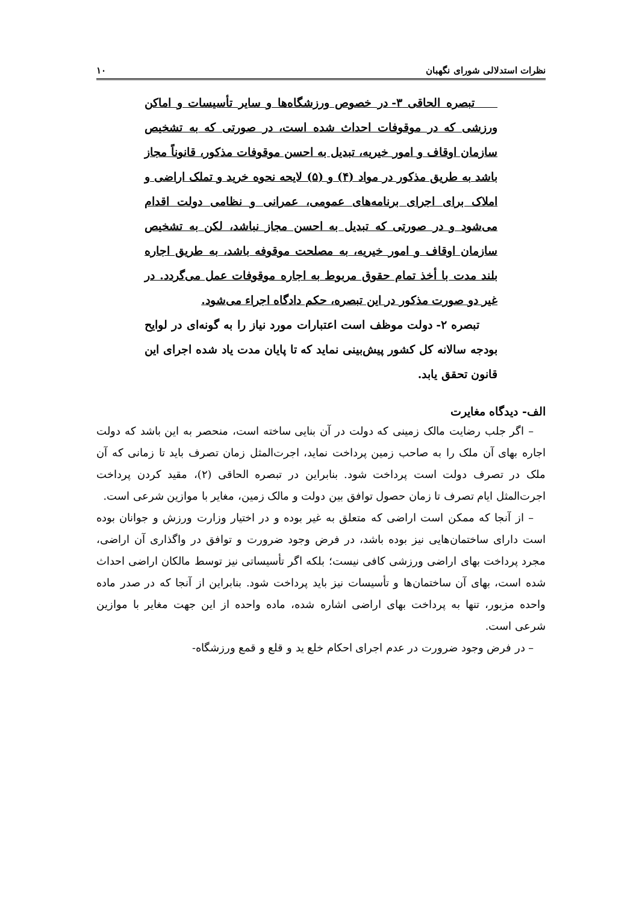نظرات استدلالی شورای نگهبان ۱۰
تبصره الحاقی ۳- در خصوص ورزشگاه‌ها و سایر تأسیسات و اماکن ورزشی که در موقوفات احداث شده است، در صورتی که به تشخیص سازمان اوقاف و امور خیریه، تبدیل به احسن موقوفات مذکور، قانوناً مجاز باشد به طریق مذکور در مواد (۴) و (۵) لایحه نحوه خرید و تملک اراضی و املاک برای اجرای برنامه‌های عمومی، عمرانی و نظامی دولت اقدام می‌شود و در صورتی که تبدیل به احسن مجاز نباشد، لکن به تشخیص سازمان اوقاف و امور خیریه، به مصلحت موقوفه باشد، به طریق اجاره بلند مدت با أخذ تمام حقوق مربوط به اجاره موقوفات عمل می‌گردد. در غیر دو صورت مذکور در این تبصره، حکم دادگاه اجراء می‌شود.
تبصره ۲- دولت موظف است اعتبارات مورد نیاز را به گونه‌ای در لوایح بودجه سالانه کل کشور پیش‌بینی نماید که تا پایان مدت یاد شده اجرای این قانون تحقق یابد.
الف- دیدگاه مغایرت
– اگر جلب رضایت مالک زمینی که دولت در آن بنایی ساخته است، منحصر به این باشد که دولت اجاره بهای آن ملک را به صاحب زمین پرداخت نماید، اجرت‌المثل زمان تصرف باید تا زمانی که آن ملک در تصرف دولت است پرداخت شود. بنابراین در تبصره الحاقی (۲)، مقید کردن پرداخت اجرت‌المثل ایام تصرف تا زمان حصول توافق بین دولت و مالک زمین، مغایر با موازین شرعی است.
– از آنجا که ممکن است اراضی که متعلق به غیر بوده و در اختیار وزارت ورزش و جوانان بوده است دارای ساختمان‌هایی نیز بوده باشد، در فرض وجود ضرورت و توافق در واگذاری آن اراضی، مجرد پرداخت بهای اراضی ورزشی کافی نیست؛ بلکه اگر تأسیساتی نیز توسط مالکان اراضی احداث شده است، بهای آن ساختمان‌ها و تأسیسات نیز باید پرداخت شود. بنابراین از آنجا که در صدر ماده واحده مزبور، تنها به پرداخت بهای اراضی اشاره شده، ماده واحده از این جهت مغایر با موازین شرعی است.
– در فرض وجود ضرورت در عدم اجرای احکام خلع ید و قلع و قمع ورزشگاه-